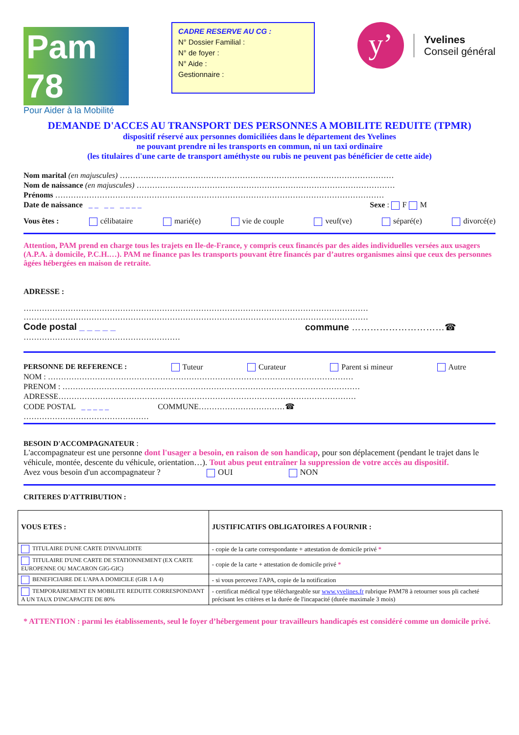Pam 78
Pour Aider à la Mobilité
CADRE RESERVE AU CG :
N° Dossier Familial :
N° de foyer :
N° Aide :
Gestionnaire :
y’
Yvelines
Conseil général
DEMANDE D'ACCES AU TRANSPORT DES PERSONNES A MOBILITE REDUITE (TPMR)
dispositif réservé aux personnes domiciliées dans le département des Yvelines
ne pouvant prendre ni les transports en commun, ni un taxi ordinaire
(les titulaires d'une carte de transport améthyste ou rubis ne peuvent pas bénéficier de cette aide)
Nom marital (en majuscules) ……………………………………………………………………………………………
Nom de naissance (en majuscules) ………………………………………………………………………………………
Prénoms ………………………………………………………………………………………………………………
Date de naissance _ _ _ _ _ _ _ _ Sexe : F M
Vous êtes : célibataire marié(e) vie de couple veuf(ve) séparé(e) divorcé(e)
Attention, PAM prend en charge tous les trajets en Ile-de-France, y compris ceux financés par des aides individuelles versées aux usagers (A.P.A. à domicile, P.C.H.…). PAM ne finance pas les transports pouvant être financés par d’autres organismes ainsi que ceux des personnes âgées hébergées en maison de retraite.
ADRESSE :
……………………………………………………………………………………………………………………
……………………………………………………………………………………………………………………
Code postal _ _ _ _ _ commune …………………………☎
……………………………………………………
PERSONNE DE REFERENCE : Tuteur Curateur Parent si mineur Autre
NOM : ………………………………………………………………………………………………………
PRENOM : ……………………………………………………………………………………………………
ADRESSE……………………………………………………………………………………………………
CODE POSTAL _ _ _ _ _ COMMUNE……………………………☎
…………………………………………
BESOIN D'ACCOMPAGNATEUR :
L'accompagnateur est une personne dont l'usager a besoin, en raison de son handicap, pour son déplacement (pendant le trajet dans le véhicule, montée, descente du véhicule, orientation…). Tout abus peut entraîner la suppression de votre accès au dispositif.
Avez vous besoin d'un accompagnateur ? OUI NON
CRITERES D'ATTRIBUTION :
| VOUS ETES : | JUSTIFICATIFS OBLIGATOIRES A FOURNIR : |
| --- | --- |
| TITULAIRE D'UNE CARTE D'INVALIDITE | - copie de la carte correspondante + attestation de domicile privé * |
| TITULAIRE D'UNE CARTE DE STATIONNEMENT (EX CARTE EUROPENNE OU MACARON GIG-GIC) | - copie de la carte + attestation de domicile privé * |
| BENEFICIAIRE DE L'APA A DOMICILE (GIR 1 A 4) | - si vous percevez l'APA, copie de la notification |
| TEMPORAIREMENT EN MOBILITE REDUITE CORRESPONDANT A UN TAUX D'INCAPACITE DE 80% | - certificat médical type téléchargeable sur www.yvelines.fr rubrique PAM78 à retourner sous pli cacheté précisant les critères et la durée de l'incapacité (durée maximale 3 mois) |
* ATTENTION : parmi les établissements, seul le foyer d’hébergement pour travailleurs handicapés est considéré comme un domicile privé.